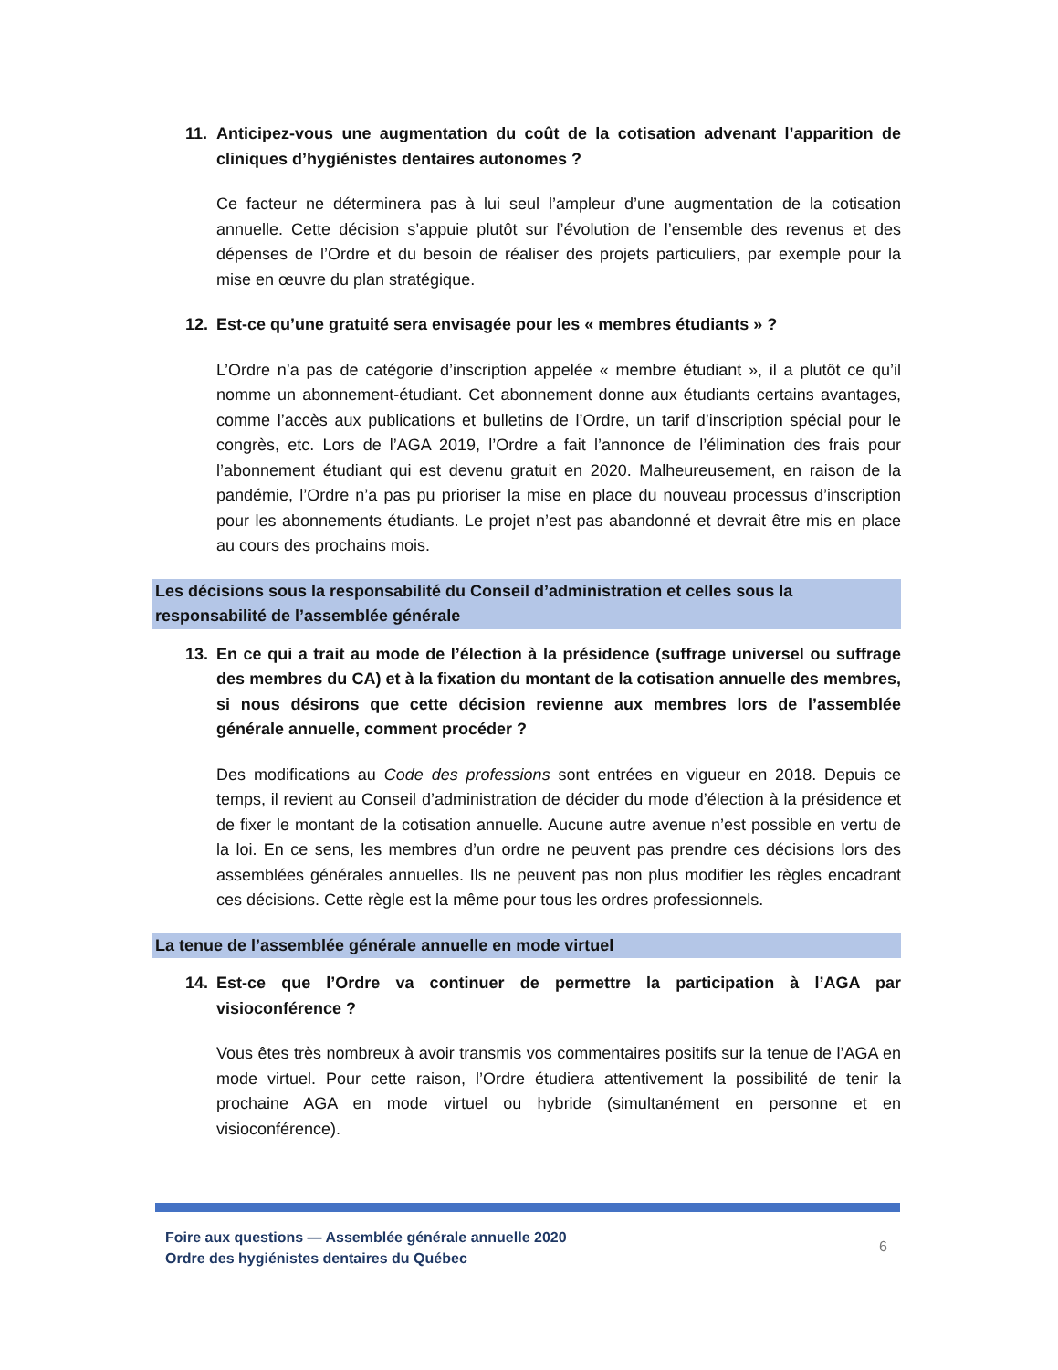11. Anticipez-vous une augmentation du coût de la cotisation advenant l’apparition de cliniques d’hygiénistes dentaires autonomes ?
Ce facteur ne déterminera pas à lui seul l’ampleur d’une augmentation de la cotisation annuelle. Cette décision s’appuie plutôt sur l’évolution de l’ensemble des revenus et des dépenses de l’Ordre et du besoin de réaliser des projets particuliers, par exemple pour la mise en œuvre du plan stratégique.
12. Est-ce qu’une gratuité sera envisagée pour les « membres étudiants » ?
L’Ordre n’a pas de catégorie d’inscription appelée « membre étudiant », il a plutôt ce qu’il nomme un abonnement-étudiant. Cet abonnement donne aux étudiants certains avantages, comme l’accès aux publications et bulletins de l’Ordre, un tarif d’inscription spécial pour le congrès, etc. Lors de l’AGA 2019, l’Ordre a fait l’annonce de l’élimination des frais pour l’abonnement étudiant qui est devenu gratuit en 2020. Malheureusement, en raison de la pandémie, l’Ordre n’a pas pu prioriser la mise en place du nouveau processus d’inscription pour les abonnements étudiants. Le projet n’est pas abandonné et devrait être mis en place au cours des prochains mois.
Les décisions sous la responsabilité du Conseil d’administration et celles sous la responsabilité de l’assemblée générale
13. En ce qui a trait au mode de l’élection à la présidence (suffrage universel ou suffrage des membres du CA) et à la fixation du montant de la cotisation annuelle des membres, si nous désirons que cette décision revienne aux membres lors de l’assemblée générale annuelle, comment procéder ?
Des modifications au Code des professions sont entrées en vigueur en 2018. Depuis ce temps, il revient au Conseil d’administration de décider du mode d’élection à la présidence et de fixer le montant de la cotisation annuelle. Aucune autre avenue n’est possible en vertu de la loi. En ce sens, les membres d’un ordre ne peuvent pas prendre ces décisions lors des assemblées générales annuelles. Ils ne peuvent pas non plus modifier les règles encadrant ces décisions. Cette règle est la même pour tous les ordres professionnels.
La tenue de l’assemblée générale annuelle en mode virtuel
14. Est-ce que l’Ordre va continuer de permettre la participation à l’AGA par visioconférence ?
Vous êtes très nombreux à avoir transmis vos commentaires positifs sur la tenue de l’AGA en mode virtuel. Pour cette raison, l’Ordre étudiera attentivement la possibilité de tenir la prochaine AGA en mode virtuel ou hybride (simultanément en personne et en visioconférence).
Foire aux questions — Assemblée générale annuelle 2020
Ordre des hygiénistes dentaires du Québec
6